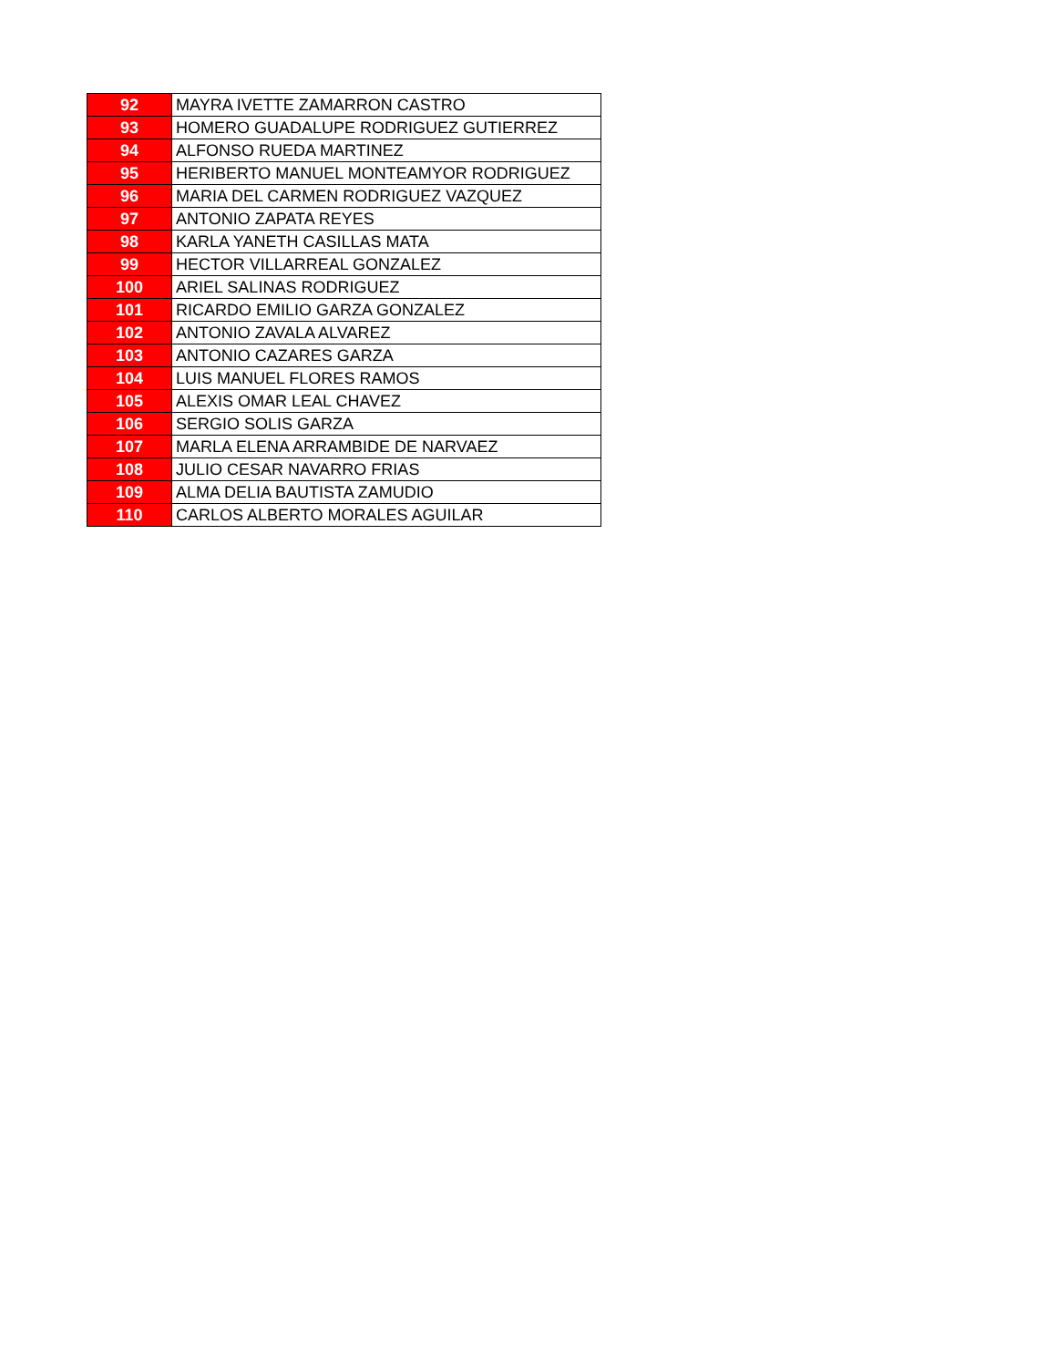| 92 | MAYRA IVETTE ZAMARRON CASTRO |
| 93 | HOMERO GUADALUPE RODRIGUEZ GUTIERREZ |
| 94 | ALFONSO RUEDA MARTINEZ |
| 95 | HERIBERTO MANUEL MONTEAMYOR RODRIGUEZ |
| 96 | MARIA DEL CARMEN RODRIGUEZ VAZQUEZ |
| 97 | ANTONIO ZAPATA REYES |
| 98 | KARLA YANETH CASILLAS MATA |
| 99 | HECTOR VILLARREAL GONZALEZ |
| 100 | ARIEL SALINAS RODRIGUEZ |
| 101 | RICARDO EMILIO GARZA GONZALEZ |
| 102 | ANTONIO ZAVALA ALVAREZ |
| 103 | ANTONIO CAZARES GARZA |
| 104 | LUIS MANUEL FLORES RAMOS |
| 105 | ALEXIS OMAR LEAL CHAVEZ |
| 106 | SERGIO SOLIS GARZA |
| 107 | MARLA ELENA ARRAMBIDE DE NARVAEZ |
| 108 | JULIO CESAR NAVARRO FRIAS |
| 109 | ALMA DELIA BAUTISTA ZAMUDIO |
| 110 | CARLOS ALBERTO MORALES AGUILAR |